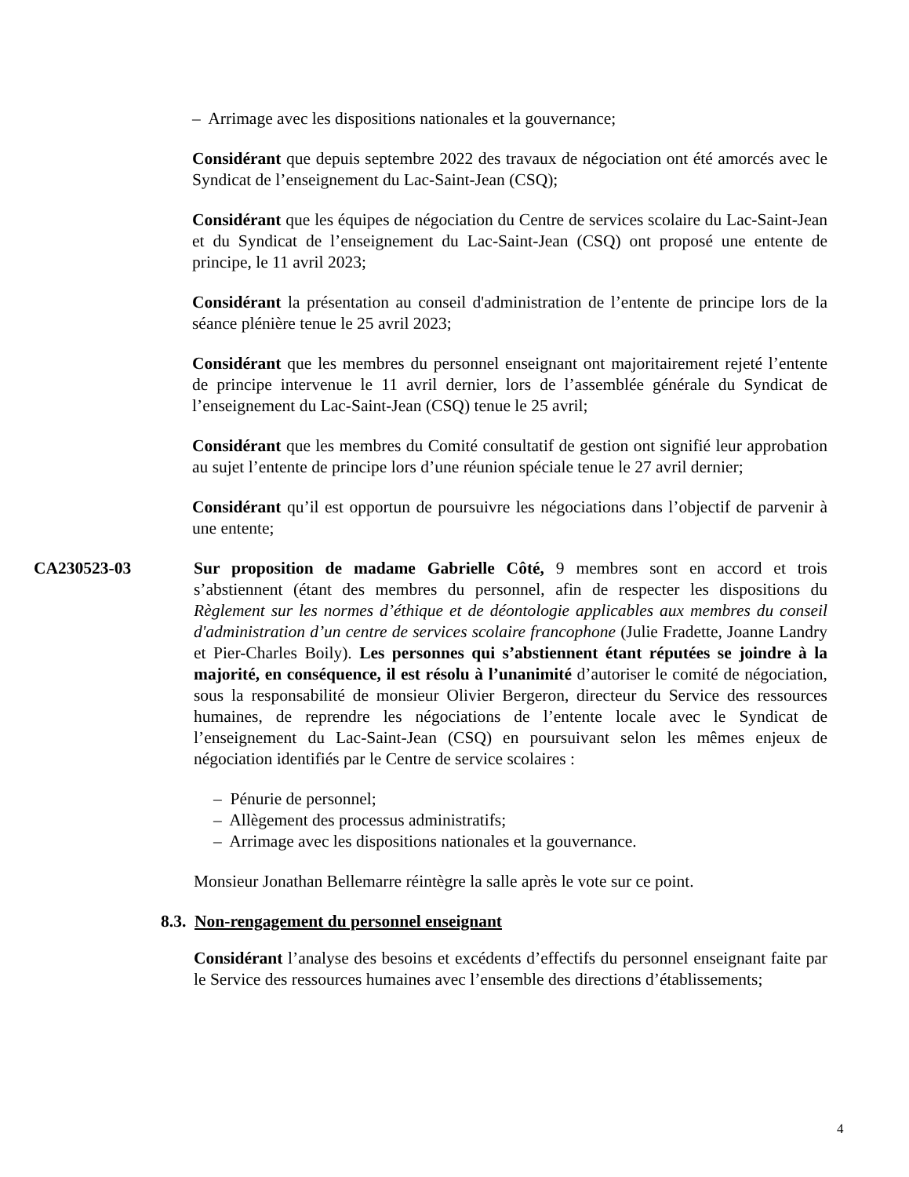– Arrimage avec les dispositions nationales et la gouvernance;
Considérant que depuis septembre 2022 des travaux de négociation ont été amorcés avec le Syndicat de l’enseignement du Lac-Saint-Jean (CSQ);
Considérant que les équipes de négociation du Centre de services scolaire du Lac-Saint-Jean et du Syndicat de l’enseignement du Lac-Saint-Jean (CSQ) ont proposé une entente de principe, le 11 avril 2023;
Considérant la présentation au conseil d'administration de l’entente de principe lors de la séance plénière tenue le 25 avril 2023;
Considérant que les membres du personnel enseignant ont majoritairement rejeté l’entente de principe intervenue le 11 avril dernier, lors de l’assemblée générale du Syndicat de l’enseignement du Lac-Saint-Jean (CSQ) tenue le 25 avril;
Considérant que les membres du Comité consultatif de gestion ont signifié leur approbation au sujet l’entente de principe lors d’une réunion spéciale tenue le 27 avril dernier;
Considérant qu’il est opportun de poursuivre les négociations dans l’objectif de parvenir à une entente;
CA230523-03 Sur proposition de madame Gabrielle Côté, 9 membres sont en accord et trois s’abstiennent (étant des membres du personnel, afin de respecter les dispositions du Règlement sur les normes d’éthique et de déontologie applicables aux membres du conseil d'administration d’un centre de services scolaire francophone (Julie Fradette, Joanne Landry et Pier-Charles Boily). Les personnes qui s’abstiennent étant réputées se joindre à la majorité, en conséquence, il est résolu à l’unanimité d’autoriser le comité de négociation, sous la responsabilité de monsieur Olivier Bergeron, directeur du Service des ressources humaines, de reprendre les négociations de l’entente locale avec le Syndicat de l’enseignement du Lac-Saint-Jean (CSQ) en poursuivant selon les mêmes enjeux de négociation identifiés par le Centre de service scolaires :
– Pénurie de personnel;
– Allègement des processus administratifs;
– Arrimage avec les dispositions nationales et la gouvernance.
Monsieur Jonathan Bellemarre réintègre la salle après le vote sur ce point.
8.3. Non-rengagement du personnel enseignant
Considérant l’analyse des besoins et excédents d’effectifs du personnel enseignant faite par le Service des ressources humaines avec l’ensemble des directions d’établissements;
4